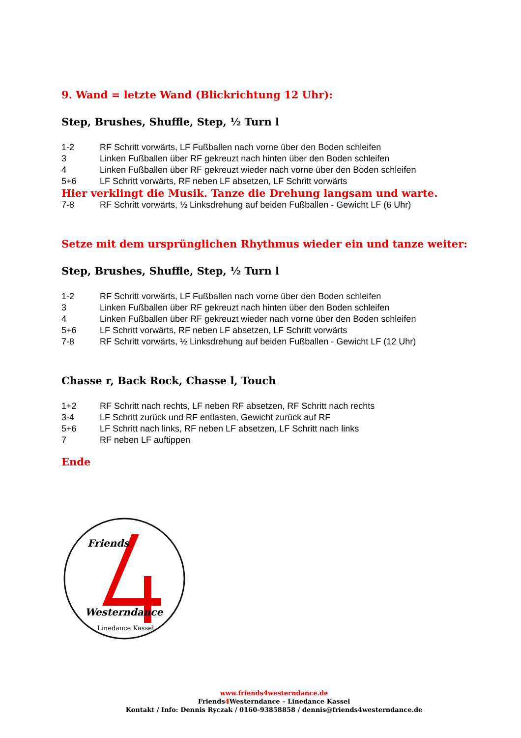9. Wand = letzte Wand (Blickrichtung 12 Uhr):
Step, Brushes, Shuffle, Step, ½ Turn l
1-2 RF Schritt vorwärts, LF Fußballen nach vorne über den Boden schleifen
3 Linken Fußballen über RF gekreuzt nach hinten über den Boden schleifen
4 Linken Fußballen über RF gekreuzt wieder nach vorne über den Boden schleifen
5+6 LF Schritt vorwärts, RF neben LF absetzen, LF Schritt vorwärts
Hier verklingt die Musik. Tanze die Drehung langsam und warte.
7-8 RF Schritt vorwärts, ½ Linksdrehung auf beiden Fußballen - Gewicht LF (6 Uhr)
Setze mit dem ursprünglichen Rhythmus wieder ein und tanze weiter:
Step, Brushes, Shuffle, Step, ½ Turn l
1-2 RF Schritt vorwärts, LF Fußballen nach vorne über den Boden schleifen
3 Linken Fußballen über RF gekreuzt nach hinten über den Boden schleifen
4 Linken Fußballen über RF gekreuzt wieder nach vorne über den Boden schleifen
5+6 LF Schritt vorwärts, RF neben LF absetzen, LF Schritt vorwärts
7-8 RF Schritt vorwärts, ½ Linksdrehung auf beiden Fußballen - Gewicht LF (12 Uhr)
Chasse r, Back Rock, Chasse l, Touch
1+2 RF Schritt nach rechts, LF neben RF absetzen, RF Schritt nach rechts
3-4 LF Schritt zurück und RF entlasten, Gewicht zurück auf RF
5+6 LF Schritt nach links, RF neben LF absetzen, LF Schritt nach links
7 RF neben LF auftippen
Ende
Friends
Westerndance
Linedance Kassel
www.friends4westerndance.de
Friends4 Westerndance – Linedance Kassel
Kontakt / Info: Dennis Ryczak / 0160-93858858 / dennis@friends4westerndance.de